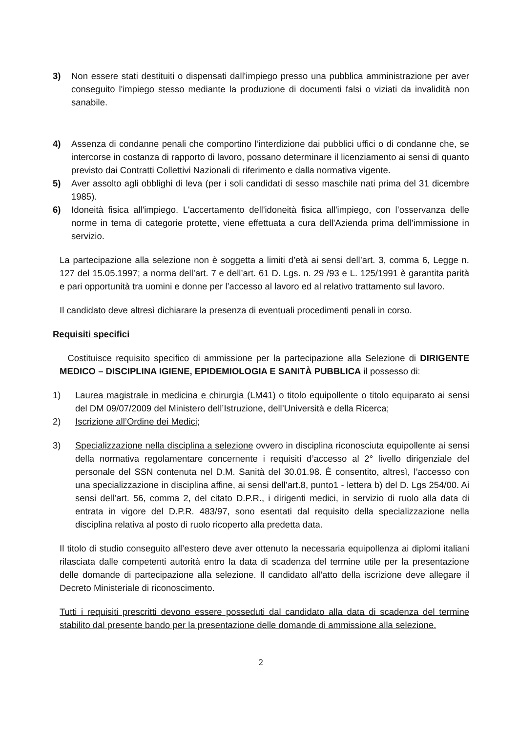3) Non essere stati destituiti o dispensati dall'impiego presso una pubblica amministrazione per aver conseguito l'impiego stesso mediante la produzione di documenti falsi o viziati da invalidità non sanabile.
4) Assenza di condanne penali che comportino l’interdizione dai pubblici uffici o di condanne che, se intercorse in costanza di rapporto di lavoro, possano determinare il licenziamento ai sensi di quanto previsto dai Contratti Collettivi Nazionali di riferimento e dalla normativa vigente.
5) Aver assolto agli obblighi di leva (per i soli candidati di sesso maschile nati prima del 31 dicembre 1985).
6) Idoneità fisica all'impiego. L'accertamento dell'idoneità fisica all'impiego, con l’osservanza delle norme in tema di categorie protette, viene effettuata a cura dell'Azienda prima dell'immissione in servizio.
La partecipazione alla selezione non è soggetta a limiti d’età ai sensi dell’art. 3, comma 6, Legge n. 127 del 15.05.1997; a norma dell’art. 7 e dell’art. 61 D. Lgs. n. 29 /93 e L. 125/1991 è garantita parità e pari opportunità tra uomini e donne per l’accesso al lavoro ed al relativo trattamento sul lavoro.
Il candidato deve altresì dichiarare la presenza di eventuali procedimenti penali in corso.
Requisiti specifici
Costituisce requisito specifico di ammissione per la partecipazione alla Selezione di DIRIGENTE MEDICO – DISCIPLINA IGIENE, EPIDEMIOLOGIA E SANITÀ PUBBLICA il possesso di:
1) Laurea magistrale in medicina e chirurgia (LM41) o titolo equipollente o titolo equiparato ai sensi del DM 09/07/2009 del Ministero dell’Istruzione, dell’Università e della Ricerca;
2) Iscrizione all’Ordine dei Medici;
3) Specializzazione nella disciplina a selezione ovvero in disciplina riconosciuta equipollente ai sensi della normativa regolamentare concernente i requisiti d’accesso al 2° livello dirigenziale del personale del SSN contenuta nel D.M. Sanità del 30.01.98. È consentito, altresì, l’accesso con una specializzazione in disciplina affine, ai sensi dell’art.8, punto1 - lettera b) del D. Lgs 254/00. Ai sensi dell’art. 56, comma 2, del citato D.P.R., i dirigenti medici, in servizio di ruolo alla data di entrata in vigore del D.P.R. 483/97, sono esentati dal requisito della specializzazione nella disciplina relativa al posto di ruolo ricoperto alla predetta data.
Il titolo di studio conseguito all’estero deve aver ottenuto la necessaria equipollenza ai diplomi italiani rilasciata dalle competenti autorità entro la data di scadenza del termine utile per la presentazione delle domande di partecipazione alla selezione. Il candidato all’atto della iscrizione deve allegare il Decreto Ministeriale di riconoscimento.
Tutti i requisiti prescritti devono essere posseduti dal candidato alla data di scadenza del termine stabilito dal presente bando per la presentazione delle domande di ammissione alla selezione.
2